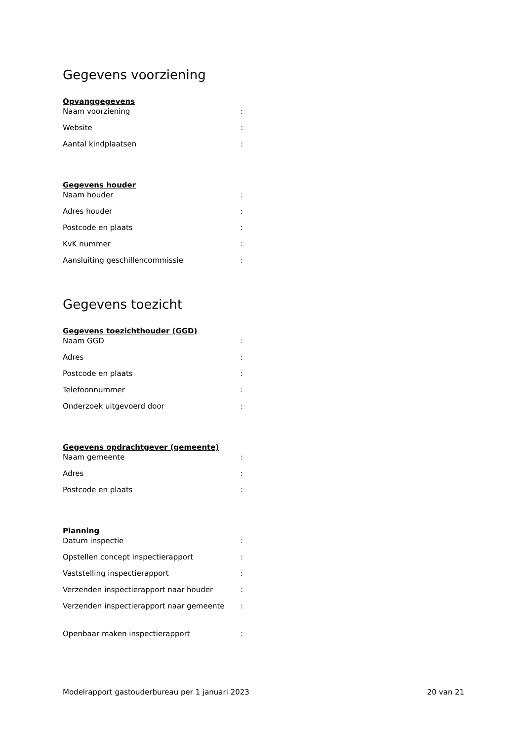Gegevens voorziening
Opvanggegevens
| Naam voorziening | : |
| Website | : |
| Aantal kindplaatsen | : |
Gegevens houder
| Naam houder | : |
| Adres houder | : |
| Postcode en plaats | : |
| KvK nummer | : |
| Aansluiting geschillencommissie | : |
Gegevens toezicht
Gegevens toezichthouder (GGD)
| Naam GGD | : |
| Adres | : |
| Postcode en plaats | : |
| Telefoonnummer | : |
| Onderzoek uitgevoerd door | : |
Gegevens opdrachtgever (gemeente)
| Naam gemeente | : |
| Adres | : |
| Postcode en plaats | : |
Planning
| Datum inspectie | : |
| Opstellen concept inspectierapport | : |
| Vaststelling inspectierapport | : |
| Verzenden inspectierapport naar houder | : |
| Verzenden inspectierapport naar gemeente | : |
| Openbaar maken inspectierapport | : |
Modelrapport gastouderbureau per 1 januari 2023 20 van 21